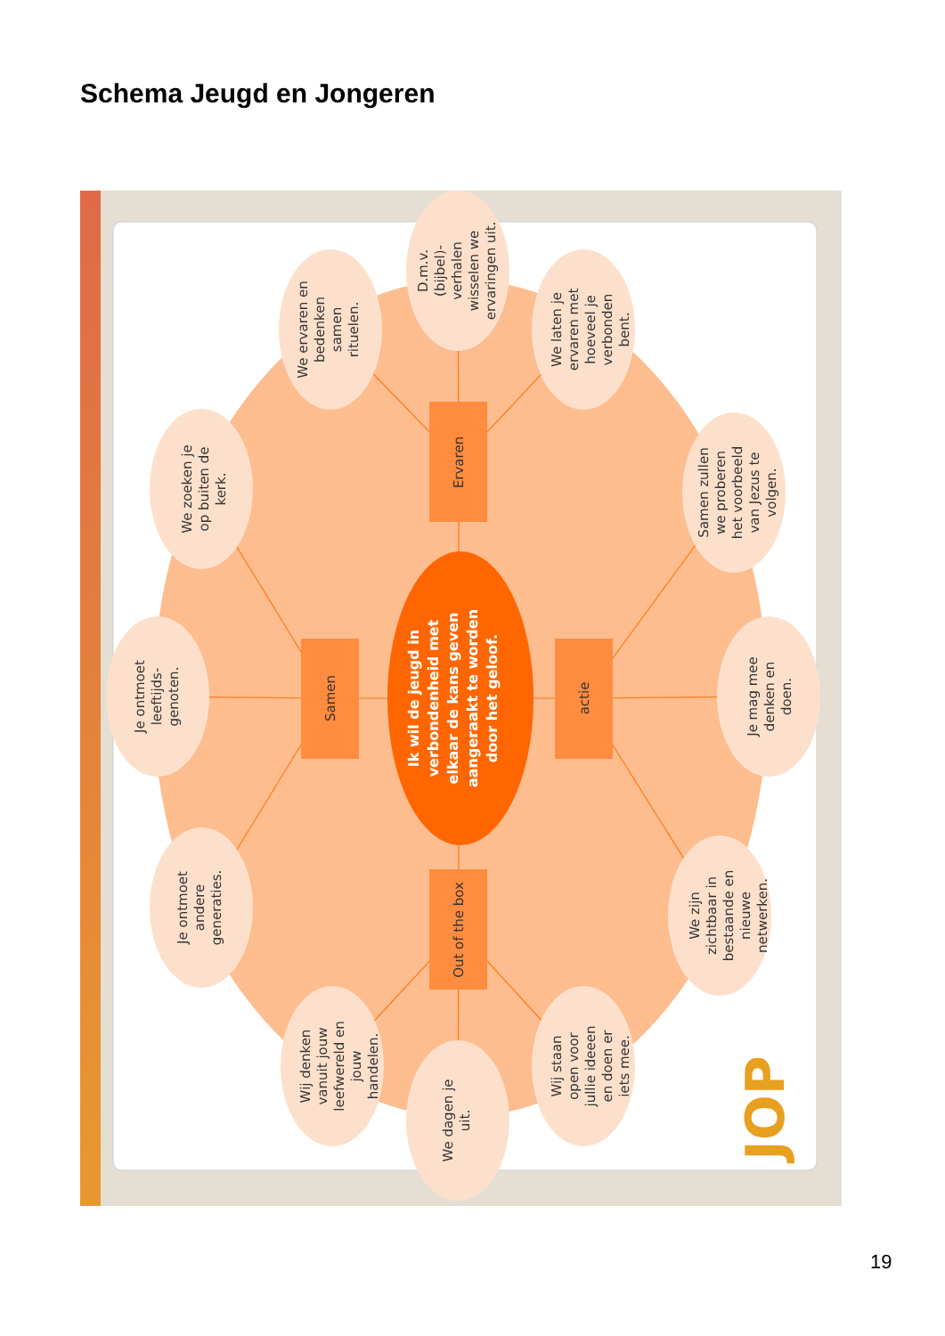Schema Jeugd en Jongeren
Ik wil de jeugd in verbondenheid met elkaar de kans geven aangeraakt te worden door het geloof.
Samen
actie
Ervaren
Out of the box
We zoeken je op buiten de kerk.
We ervaren en bedenken samen rituelen.
D.m.v. (bijbel)- verhalen wisselen we ervaringen uit.
We laten je ervaren met hoeveel je verbonden bent.
Samen zullen we proberen het voorbeeld van Jezus te volgen.
Je mag mee denken en doen.
We zijn zichtbaar in bestaande en nieuwe netwerken.
Wij staan open voor jullie ideeen en doen er iets mee.
We dagen je uit.
Wij denken vanuit jouw leefwereld en jouw handelen.
Je ontmoet andere generaties.
Je ontmoet leeftijds- genoten.
JOP
19